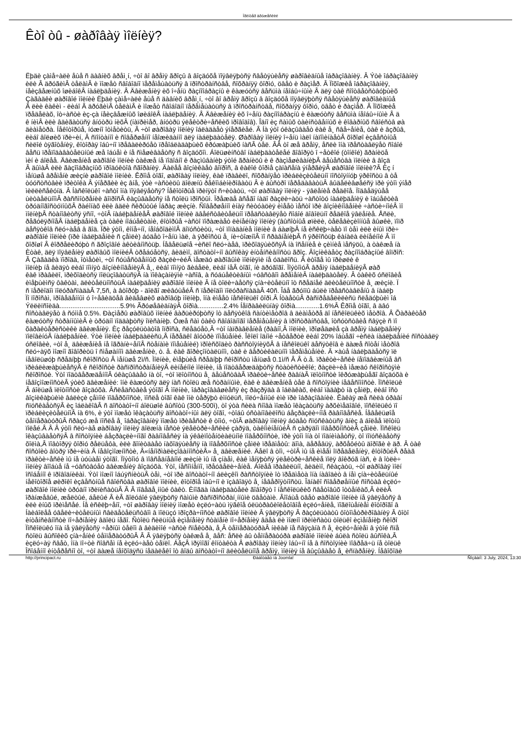Ïðèíòåð äðóæåñêèé
Êòî òû - øàðîâàÿ ìîëíèÿ?
Ëþäè çàìå÷àëè åùå ñ äàâíèõ âðåì¸í, ÷òî âî âðåìÿ ãðîçû â âîçäóõå ïîÿâëÿþòñÿ ñâåòÿùèåñÿ øàðîâèäíûå îáðàçîâàíèÿ. Â Ýòè îáðàçîâàíèÿ
èëè Â äðóãèìÂ òåëàìÂ è ìîæåò ñâîáîäíî ïåðåìåùàòüñÿ â ïðîñòðàíñòâå, ñîõðàíÿÿ ôîðìó, öâåò è ðàçìåð. Â Ïîõîæèå îáðàçîâàíèÿ,
íåèçâåæíûõ îøèáîêÂ íàáëþäåíèÿ. Â Äâèæåíèÿ èõ î÷åíü ðàçíîîáðàçíû è êàæóòñÿ âåñüìà íåîáû÷íûìè Â äëÿ òàê ñîîòâåòñòâóþùèõ
Çàãàäêè øàðîâîé ìîëíèè Ëþäè çàìå÷àëè åùå ñ äàâíèõ âðåì¸í, ÷òî âî âðåìÿ ãðîçû â âîçäóõå ïîÿâëÿþòñÿ ñâåòÿùèåñÿ øàðîâèäíûå
Â ëèè êàêèì - ëèáî Â äðóãèìÂ òåëàìÂ è ìîæåò ñâîáîäíî ïåðåìåùàòüñÿ â ïðîñòðàíñòâå, ñîõðàíÿÿ ôîðìó, öâåò è ðàçìåð. Â Ïîõîæèå
ïðåäåëàõ, îò÷àñòè èç-çà íåèçâåæíûõ îøèáîêÂ íàáëþäåíèÿ. Â Äâèæåíèÿ èõ î÷åíü ðàçíîîáðàçíû è êàæóòñÿ âåñüìà íåîáû÷íûìè Â ä
ê íèìÂ èëè âäèãàòüñÿ âíóòðü íèõÂ (íàïðèìåð, âíóòðü ýëåêòðè÷åñêèõ ïðîâîäîâ). Îäíî èç ñàìûõ òàèíñòâåííûõ è êîâàðíûõ ñâîéñòâ øà
äèàìåòðà. Íåêîòîðûå, íóæíî îòìåòèòü, Â ÷òî øàðîâàÿ ìîëíèÿ îáëàäàåò ýíåðãèåé. Â Íà ýòî óêàçûâàåò êàê å¸ ñâå÷åíèå, òàê è âçðûâ,
ëèáî âîëøèõ ïðè÷èí, Â ñïîíòàííî è ñîâåðøåííî íåîæèäàííî äëÿ íàáëþäàòåëÿ. Øàðîâàÿ ìîëíèÿ î÷åíü ìàëî íàïîìèíàåòÂ õîðîøî èçâåñòíûå
ñèëîé òÿãîòåíèÿ, êîòîðàÿ îáû÷íî ïðåâàëèðóåò ïðåîáëàäàþùèõ êðóæàþùèõ íàñÂ òåë. ÂÂ òî æå âðåìÿ, åñëè îíà ïðåñòàâëÿåò ñîáîé
âåñü ïðåïîäàâàòåëüíûé æå îáúåì è íå ñìåøèâàåòñÿ ñ âîçäóõîì. Áîëüøèíñòâî íàáëþäàòåëåé ãîâîðÿò î ÷åòêîé (òîíêîé) ãðàíèöå
ìèí è áîëåå. Äâèæåíèå øàðîâîé ìîëíèè òàêæå íå ïîäîáíî ê ðàçìûâàíèþ ýòîé ãðàíèöû è ê ðàçìåøèâàíèþÂ âåùåñòâà ìîëíèè â âîçä
Â äûìàÂ èëè ãàçîîáðàçíûõ ïðîäóêòîâ ñãîðàíèÿ. Äàëåå âîçíèêàåò âîïðîñ, â êàêîé ôîðìå çàïàñåíà ýíåðãèÿÂ øàðîâîé ìîëíèè?Â Èç í
ìåíüøå âðåìåíè æèçíè øàðîâîé ìîëíèè. Êðîìå òîãî, øàðîâàÿ ìîëíèÿ, êàê ïðàâèëî, ñîõðàíÿåò ïðèáëèçèòåëüíî ïîñòîÿííóþ ÿðêîñòü â òå
òóóñòñòâèè ïðèòîêà Â ýíåðãèè èç âíå, ýòè ÷àñòèöû äîëæíû ðåêîìáèíèðîâàòü Â è áûñòðî ïåðåäàâàòüÂ âûäåëèâøåéñÿ ïðè ýòîì ýíåð
ìèëëèñåêóíä. Â Íàñêîëüêî ÷àñòî îíà ïîÿâëÿåòñÿ? Íåêîòîðûå ïðèíÿòî ñ÷èòàòü, ÷òî øàðîâàÿ ìîëíèÿ - ÿâëåíèå ðåäêîå. Ïîäâåäÿùåå
ùèòàåëüíîìÂ ðàññìîòðåíèè âîïðîñÂ êàçûâàåòñÿ íå ñòîëü ïðîñòûì. Ïðåæäå âñåãî íàäî ðàçëè÷àòü ÷àñòîòó íàáëþäåíèÿ è îáúåêòèâ
òðóäíîãîñòóïíûõÂ ðàéîíàõ èëè âäëè ñêðûòûé îáðàç æèçíè. Ñîâåðøåííî èíàÿ ñèòóàöèÿ èìååò ìåñòî ïðè âîçíèêíîâåíèè ÷àñòè÷íîéÂ ìî
ìîëíèþÂ ñòàíîâèòñÿ ÿñíî, ÷òîÂ íàáëþäåíèåÂ øàðîâîé ìîëíèè äâåéñòâèòåëüíî ïðåäñòàâëÿåò ñîáîé äîâîëüíî ðåäêîå ÿâëåíèå. Åñëè,
ðåãóëÿðíîåÂ íàáëþäåíèå çà òàêè íîáúåêòàìè, êîòîðûå ÷àñòî ïîðàæàåò ëèíåéíàÿ ìîëíèÿ (âûñîòíûå øïèëè, òåëåâèçèîííûå âûøêè, ïîïð
äåñÿòêîâ ñëó÷àåâ â ãîä. Ïðè ýòîì, êîíå÷íî, íåîáõîäèìîÂ äîïóñòèòü, ÷òî ïîïàäàíèå ìîëíèè â áàøíþÂ íå èñêëþ÷àåò ïî òåì èëè èíûì ïðè÷
øàðîâîé ìîëíèè (ïðè íàáëþäåíèè ñ çåìëè) áóäåò î÷åíü ìàë, à ÿðêîñòü å¸ íè÷òîæíîÂ ïî ñðàâíåíèþÂ ñ ÿðêîñòüþ êàíàëà ëèíåéíîé Â ìî
õîðîøî Â êîððåëèðóþò ñ ãðîçîâîé àêòèâíîñòüþ. Íåâåëüøîå ÷èñëî ñëó÷àåâ, ïðèõîäÿùèõñÿÂ íà îñåííèå è çèìíèå ìåñÿöû, à òàêæå íà
Èòàê, äëÿ ïîÿâëåíèÿ øàðîâûõ ìîëíèéÂ òðåáóåòñÿ, âèäèìî, äîñòàòî÷íî âûñîêàÿ èíòåíñèâíîñòü ãðîç. Âîçíèêàåòç ðàçíîîáðàçíûé âîïðîñ:
Â Çàãàäêà ïîðîäà, îòìåòèì, ÷òî ñóùåñòâåííûõ ðàçëè÷èéÂ ìåæäó øàðîâûìè ìîëíèÿìè íå óäàëîñü. Â èòîãå ìû ïðèøëè ê
ìîëíèþ íå âèäÿò ëèáî ïîìíÿò âîçíèêíîâåíèÿÂ å¸, ëèáî ïîìíÿò ãèáåëè, ëèáî íåÂ òîãî, íè äðóãîãî. ÏîýòîìóÂ âðåìÿ íàáëþäåíèÿÂ øàð
êàê ïðàâèëî, ïðèõîäèòñÿ ïîëüçîâàòüñÿÂ íà ïîêàçàíèÿìè ÷àñîâ, à ñóáúåêòèâíûì ÷óâñòâîì âðåìåíèÂ íàáëþäàòåëÿ. Â òàêèõ óñëîâèå
èìåþùèìñÿ ôàêòàì, äëèòåëüíîñòüÂ íàáëþäåíèÿ øàðîâîé ìîëíèè Â íå òîëè÷àåòñÿ çíà÷èòåëüíî îò ñðåäíåé äëèòåëüíîñòè å¸ æèçíè. Ï
ñ ïåðèîäîì ïîëóðàñïàäàÂ 7,5ñ, à âòîðóþ - äîëãî æèâóùåéÂ ñ ïåðèîäîì ïîëóðàñïàäàÂ 40ñ. Îáå ãðóïïû áûëè ïðåäñòàâëåíû â íàáëþ
Ïî ïîðîñàì, ïðîâåäåííûì ó î÷åâèäöåâ âèäåâøèõ øàðîâóþ ìîëíèþ, îíà èìååò íåñêîëüêî ôîðì.Â ÍòàåòûÂ ðàñïðåäåëèëèñü ñëåäóþùèì îá
Ýëëèïñîèäà.................................5.9% ÃðóøåâèäíàÿÂ ôîðìà..............2.4% Íåïðàâèëüíàÿ ôîðìà.............1.6%Â Êðîìå òîãî, â äâó
ñîñòàâëÿåò â ñóììå 0.5%. Ðàçìåðû øàðîâûõ ìîëíèé âàðüèðóþòñÿ îò äåñÿòêîâ ñàíòèìåòðîâ â äèàìåòðå äî íåñêîëüêèõ ìåòðîâ. Â Õàðàêòåð
êàæóòñÿ ñòðàííûìèÂ è òðóäíî ïîääàþòñÿ îïèñàíèþ. Óæå ñàì ôàêò ñâîáîäíîãî ïåðåìåùåíèÿ â ïðîñòðàíñòâå, îòñóòñòâèå ñâÿçè ñ ïî
õàðàêòåðèñòèêè äâèæåíèÿ. Èç ðåçóëüòàòîâ îïðîñà, ñëåäóåò,Â ÷òî íàïðàâëåíèå (ðàâíî,Â ìîëíèè, ïðîøåäøèå çà âðåìÿ íàáëþäåíèÿ
ïîëîâèíóÂ íàáëþäåíèé. Ýòè ìîëíèè íàáëþäàëèñü,Â íåðåäêî âîóòðè ïîìåùåíèé. Îêîëî îäíîé ÷åòâåðòè ëèáî 20% îáùåãî ÷èñëà íàáëþäåíèé ñîñòàâëÿ
óñëîâèè, ÷òî å¸ äâèæåíèå íå îãðàíè÷åíîÂ ñòåíàìè ïîìåùåíèé) ïðîèñõîäèò ðàññòîÿíèÿõÂ â íåñêîëüêî äåñÿòêîâ è äàæå ñîòåí ìåòðîâ
ñëó÷àÿõ ìîæíî ãîâîðèòü î ñìåøàííîì äâèæåíèè, ò. å. êàê ãîðèçîíòàëüíîì, òàê è âåðòèêàëüíîì ïåðåìåùåíèè. Â ×àùå íàáëþäàåòñÿ ïë
íåâîëüøóþ ñðåäíþþ ñêîðîñòü Â ìåíüøå 2ì/ñ. Ìîëíèè, èìåþùèå ñðåäíþþ ñêîðîñòü ìåíüøå 0.1ì/ñ Â Â ò.å. ïðàêòè÷åñêè íåïîäâèæíûå âñ
ïðèáëèæàþùèåñÿÂ ê ñêîðîñòè ðàñïðîñòðàíåíèÿÂ ëèíåéíîé ìîëíèè, íå ïîäòâåðæäàþòñÿ ñòàòèñòèêîé; ðàçëè÷èå ìåæäó ñêîðîñòÿìè
ñêîðîñòè. Ýòî ïîäòâåðæäåííîÂ óêàçûâàåò íà òî, ÷òî ïëîòíîñòü å¸ âåùåñòâàÂ ïðàêòè÷åñêè ðàâíàÂ ïëîòíîñòè îêðóæàþùåãî âîçäóõà è
íåâîçìîæíîñòèÂ ýòèõ äâèæåíèé: îíè êàæóòñÿ äëÿ íàñ ñòîëü æå ñòðàííûìè, êàê è äâèæåíèå òåë â ñîñòîÿíèè íåâåñîìîñòè. Ïîñêîëüê
Â áîëüøå ïëîòíîñòè âîçäóõà. Âñëåäñòâèå ýòîãî Â ìîëíèè, îáðàçîâàâøèåñÿ èç ðàçðÿäà â îáëàêàõ, ëèáî ïàäàþò íà çåìëþ, ëèáî îñò
âîçíèêàþùèìè âáëèçè çåìíîé ïîâåðõíîñòè, ïîñëå òîãî êàê îíè òåðÿþò èìïóëüñ, ïîëó÷åííûé èìè ïðè îáðàçîâàíèè. Êàêàÿ æå ñèëà óðàâí
ñïóñêàåòñÿÂ èç îáëàêîâÂ ñ äîñòàòî÷íî áîëüøîé âûñîòû (300-500ì), òî ýòà ñèëà ñíîâà ìîæåò îêàçàòüñÿ àðõèìåäîâîé, ïîñêîëüêó ïî
ïðèáëèçèòåëüíîÂ íà 6%, è ýòî ìîæåò îêàçàòüñÿ äîñòàòî÷íûì äëÿ òîãî, ÷òîáû óñòàíîâèëîñü áåçðàçëè÷íîå ðàâíîâåñèå. Íåâåëüøîå
òåìïåðàòóðûÂ ñðàçó æå ïîñëå å¸ îáðàçîâàíèÿ ìîæåò ïðèâåñòè ê òîìó, ÷òîÂ øàðîâàÿ ìîëíèÿ áóäåò ñïóñêàòüñÿ âíèç â áîëåå ïëîòíû
ïîëåé.Â Â Â ýòîì ñëó÷àå øàðîâàÿ ìîëíèÿ äîëæíà íåñòè ýëåêòðè÷åñêèé çàðÿä, òàêîìèíåíûéÂ ñ çàðÿäîì ïîâåðõíîñòèÂ çåìëè. Ïîñêîëü
îêàçûâàåòñÿÂ â ñîñòîÿíèè áåçðàçëè÷íîãî ðàâíîâåñèÿ íà ýêâèïîòåíöèàëüíîé ïîâåðõíîñòè, ïðè ýòîì îíà òî ïîäíèìàåòñÿ, òî ïîïóñêàåòñÿ
õîëìà,Â ïîâòîðÿÿ ôîðìó ðåëüåôà, èëè ãîíèòäàåò íàõîäÿùèåñÿ íà ïîâåðõíîñòè çåìëè ïðåäìåòû: äîìà, äåðåâüÿ, àðõåôéòû äîðîãè è äð. Â òàê
ñîñòîèò âîòðÿ ïðè÷èíà Â íåâîçìîæíîñòè, Â«íåíîðìàëèçîâàííîñòèÂ» å¸ äâèæåíèé. Äåëî â òîì, ÷òîÂ ìû íå èìååì îïðåäåëåíèÿ, êîòîðûéÂ ðåàã
ïðàêòè÷åñêè ìû íå ùóùàåì ýòîãî. Ïîýòîìó â ïîâñåäíåâíîé æèçíè ìû íå çíàåì, êàê ìåíÿþòñÿ ýëåêòðè÷åñêèå ïîëÿ âîêðóã íàñ, è â îòëè÷
ìîëíèÿ âîîáùå íå ÷óâñòâóåò äâèæåíèÿ âîçäóõà. Ýòî, íåñîìíåííî, ïðåóâåëè÷åíèå. Áîëåå ïðàâèëüíî, âèäèìî, ñêàçàòü, ÷òî øàðîâàÿ ìîëí
îñîáåííî ê ïðîâîäíèêàì. Ýòî ìîæíî îáúÿñíèòüÂ òåì, ÷òî ïðè äîñòàòî÷íî áëèçêîì ðàññòîÿíèè îò ïðåäìåòà îíà íàâîäèò â íåì çíà÷èòåëüíûé
íåêîòîðîå øèðîêî èçâåñòíûå ñâîéñòâà øàðîâîé ìîëíèè, êîòîðîå îáû÷íî è ïçàâîäÿò å¸ íåâåðîÿòíîñòü. Îäíàêî ñîâåðøåííûé ñîñòàâ èçëó÷
øàðîâîé ìîëíèè òðóäíî ïðèïèñàòüÂ Â Â ïîâåäå¸ííûé ôàêò. Èíîãäà íàáëþäàòåëè ãîâîðÿò î íåñêîëüêèõ ñâåòîâûõ îòòåíêàõ,Â èëèÂ
îðàíæåâûé, æåëòûé, áåëûé Â èÂ ãîëóáîé ÿâëÿþòñÿ ñàìûìè ðàñïðîñòðàí¸ííûìè öâåòàìè. Âîîáùå öâåò øàðîâîé ìîëíèè íå ÿâëÿåòñÿ â
èëè èíûõ ïðèìåñåé. Íå èñêëþ÷åíî, ÷òî øàðîâàÿ ìîëíèÿ ìîæåò èçëó÷àòü ìÿãêîå óëüòðàôèîëåòîâîå èçëó÷åíèå, ïîãëîùåíèåì êîòîðîãî â
Íàèáîëåå óâåëè÷èòåëüíûì ñâèäåòåëüñòâîì â ïîëüçó ïðîçðà÷íîñòè øàðîâîé ìîëíèè Â ÿâëÿþòñÿ Â ðàçóëüòàòû ôîòîìåòðèðîâàíèÿ Â ôîòî
èíòåíñèâíîñòè ïî÷åðíåíèÿ âäîëü íåãî. Ñòîëü ñèëüíûå èçìåíåíèÿ ñòàïåíè ïî÷åðíåíèÿ âäåà ëè ìîæíî ïðèïèñàòü òîëüêî èçìåíåíèþ ñêîðî
Ïîñêîëüêó îíà íå ÿâëÿåòñÿ ÷åðíûì òåëîì â âèäèìîé ÷àñòè ñïåêòðà, å¸Â òåìïåðàòóðàÂ íèêàê íå ñâÿçàíà ñ å¸ èçëó÷åíèåì â ýòîé ñïå
ñòîëü âûñîêèõ çíà÷åíèé òåìïåðàòóðûÂ Â Â ÿâëÿþòñÿ òàêæå å¸ âåñ: åñëè áû òåìïåðàòóðà øàðîâîé ìîëíèè áûëà ñòîëü âûñîêà,Â
èçëó÷àÿ ñâåò, îíà ïî÷òè ñîâñåì íå èçëó÷àåò òåïëî. ÁåçÂ ïðÿìîãî êîíòàêòà Â øàðîâàÿ ìîëíèÿ îáû÷íî íå â ñîñòîÿíèè ïîâðåä÷ü íå òîëüê
Îñîáåííî èíòåðåñíî òî, ÷òî äàæå íåîõîäÿñü íåäàëåêî îò âîäû äîñòàòî÷íî äëèòåëüíîå âðåìÿ, ìîëíèÿ íå âûçûâàåò å¸ èñïàðåíèÿ. Íåâîõîäè
http://principact.ru Ðàáîòàåò íà Joomla! Ñîçäàíî: 3 July, 2024, 13:30